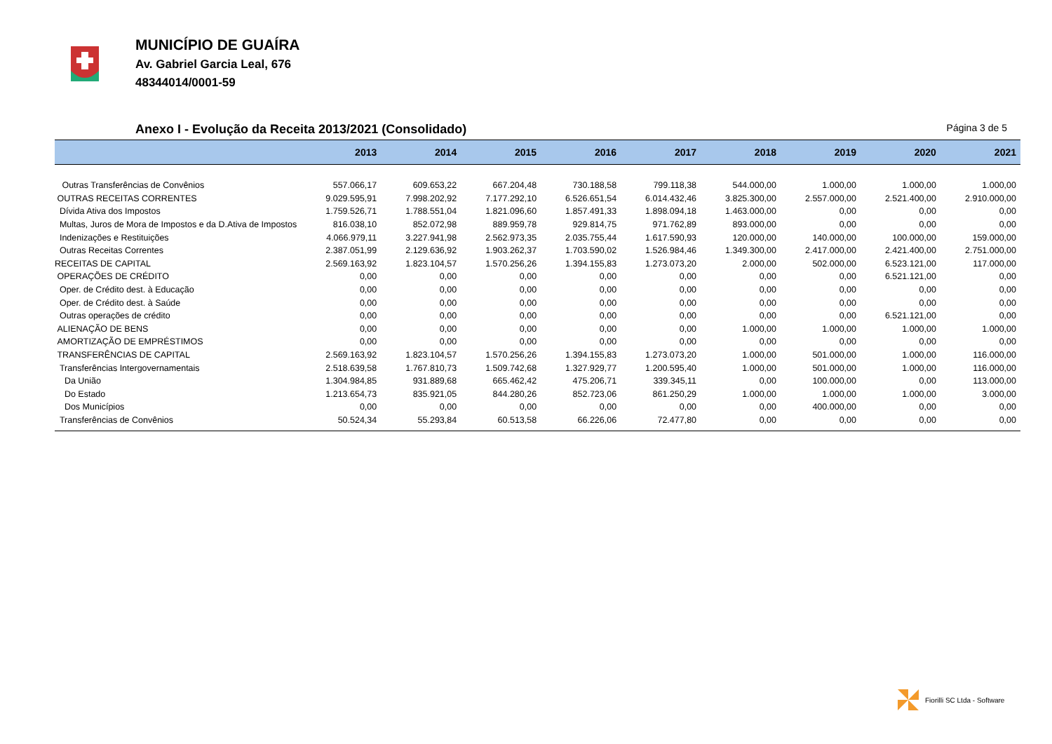MUNICÍPIO DE GUAÍRA
Av. Gabriel Garcia Leal, 676
48344014/0001-59
Anexo I - Evolução da Receita 2013/2021 (Consolidado) Página 3 de 5
| | 2013 | 2014 | 2015 | 2016 | 2017 | 2018 | 2019 | 2020 | 2021 |
| --- | --- | --- | --- | --- | --- | --- | --- | --- | --- |
| Outras Transferências de Convênios | 557.066,17 | 609.653,22 | 667.204,48 | 730.188,58 | 799.118,38 | 544.000,00 | 1.000,00 | 1.000,00 | 1.000,00 |
| OUTRAS RECEITAS CORRENTES | 9.029.595,91 | 7.998.202,92 | 7.177.292,10 | 6.526.651,54 | 6.014.432,46 | 3.825.300,00 | 2.557.000,00 | 2.521.400,00 | 2.910.000,00 |
| Dívida Ativa dos Impostos | 1.759.526,71 | 1.788.551,04 | 1.821.096,60 | 1.857.491,33 | 1.898.094,18 | 1.463.000,00 | 0,00 | 0,00 | 0,00 |
| Multas, Juros de Mora de Impostos e da D.Ativa de Impostos | 816.038,10 | 852.072,98 | 889.959,78 | 929.814,75 | 971.762,89 | 893.000,00 | 0,00 | 0,00 | 0,00 |
| Indenizações e Restituições | 4.066.979,11 | 3.227.941,98 | 2.562.973,35 | 2.035.755,44 | 1.617.590,93 | 120.000,00 | 140.000,00 | 100.000,00 | 159.000,00 |
| Outras Receitas Correntes | 2.387.051,99 | 2.129.636,92 | 1.903.262,37 | 1.703.590,02 | 1.526.984,46 | 1.349.300,00 | 2.417.000,00 | 2.421.400,00 | 2.751.000,00 |
| RECEITAS DE CAPITAL | 2.569.163,92 | 1.823.104,57 | 1.570.256,26 | 1.394.155,83 | 1.273.073,20 | 2.000,00 | 502.000,00 | 6.523.121,00 | 117.000,00 |
| OPERAÇÕES DE CRÉDITO | 0,00 | 0,00 | 0,00 | 0,00 | 0,00 | 0,00 | 0,00 | 6.521.121,00 | 0,00 |
| Oper. de Crédito dest. à Educação | 0,00 | 0,00 | 0,00 | 0,00 | 0,00 | 0,00 | 0,00 | 0,00 | 0,00 |
| Oper. de Crédito dest. à Saúde | 0,00 | 0,00 | 0,00 | 0,00 | 0,00 | 0,00 | 0,00 | 0,00 | 0,00 |
| Outras operações de crédito | 0,00 | 0,00 | 0,00 | 0,00 | 0,00 | 0,00 | 0,00 | 6.521.121,00 | 0,00 |
| ALIENAÇÃO DE BENS | 0,00 | 0,00 | 0,00 | 0,00 | 0,00 | 1.000,00 | 1.000,00 | 1.000,00 | 1.000,00 |
| AMORTIZAÇÃO DE EMPRÉSTIMOS | 0,00 | 0,00 | 0,00 | 0,00 | 0,00 | 0,00 | 0,00 | 0,00 | 0,00 |
| TRANSFERÊNCIAS DE CAPITAL | 2.569.163,92 | 1.823.104,57 | 1.570.256,26 | 1.394.155,83 | 1.273.073,20 | 1.000,00 | 501.000,00 | 1.000,00 | 116.000,00 |
| Transferências Intergovernamentais | 2.518.639,58 | 1.767.810,73 | 1.509.742,68 | 1.327.929,77 | 1.200.595,40 | 1.000,00 | 501.000,00 | 1.000,00 | 116.000,00 |
| Da União | 1.304.984,85 | 931.889,68 | 665.462,42 | 475.206,71 | 339.345,11 | 0,00 | 100.000,00 | 0,00 | 113.000,00 |
| Do Estado | 1.213.654,73 | 835.921,05 | 844.280,26 | 852.723,06 | 861.250,29 | 1.000,00 | 1.000,00 | 1.000,00 | 3.000,00 |
| Dos Municípios | 0,00 | 0,00 | 0,00 | 0,00 | 0,00 | 0,00 | 400.000,00 | 0,00 | 0,00 |
| Transferências de Convênios | 50.524,34 | 55.293,84 | 60.513,58 | 66.226,06 | 72.477,80 | 0,00 | 0,00 | 0,00 | 0,00 |
Fiorilli SC Ltda - Software